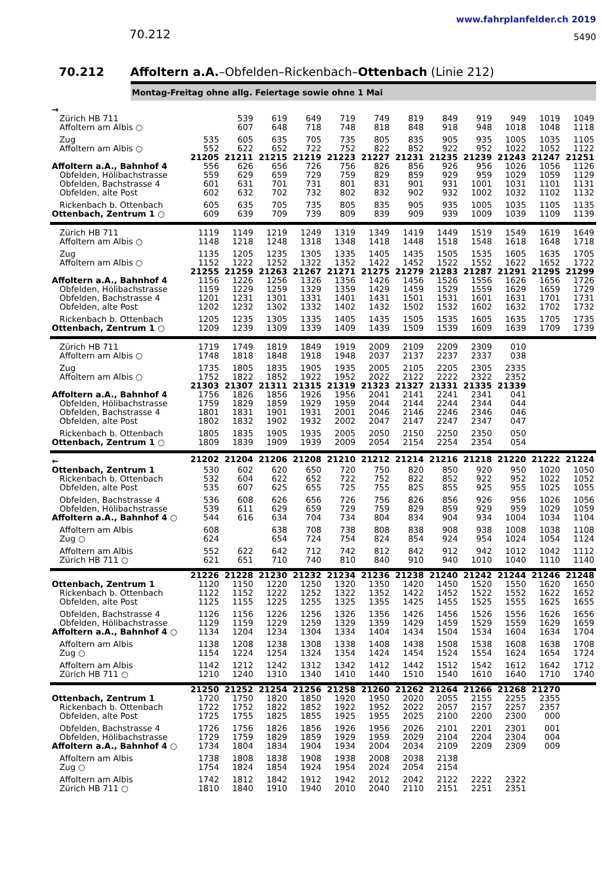70.212
www.fahrplanfelder.ch 2019
5490
70.212 Affoltern a.A.–Obfelden–Rickenbach–Ottenbach (Linie 212)
Montag-Freitag ohne allg. Feiertage sowie ohne 1 Mai
| → | | | | | | | | | | | | |
| Zürich HB 711 | | 539 | 619 | 649 | 719 | 749 | 819 | 849 | 919 | 949 | 1019 | 1049 |
| Affoltern am Albis ○ | | 607 | 648 | 718 | 748 | 818 | 848 | 918 | 948 | 1018 | 1048 | 1118 |
| Zug | 535 | 605 | 635 | 705 | 735 | 805 | 835 | 905 | 935 | 1005 | 1035 | 1105 |
| Affoltern am Albis ○ | 552 | 622 | 652 | 722 | 752 | 822 | 852 | 922 | 952 | 1022 | 1052 | 1122 |
| | 21205 | 21211 | 21215 | 21219 | 21223 | 21227 | 21231 | 21235 | 21239 | 21243 | 21247 | 21251 |
| Affoltern a.A., Bahnhof 4 | 556 | 626 | 656 | 726 | 756 | 826 | 856 | 926 | 956 | 1026 | 1056 | 1126 |
| Obfelden, Hölibachstrasse | 559 | 629 | 659 | 729 | 759 | 829 | 859 | 929 | 959 | 1029 | 1059 | 1129 |
| Obfelden, Bachstrasse 4 | 601 | 631 | 701 | 731 | 801 | 831 | 901 | 931 | 1001 | 1031 | 1101 | 1131 |
| Obfelden, alte Post | 602 | 632 | 702 | 732 | 802 | 832 | 902 | 932 | 1002 | 1032 | 1102 | 1132 |
| Rickenbach b. Ottenbach | 605 | 635 | 705 | 735 | 805 | 835 | 905 | 935 | 1005 | 1035 | 1105 | 1135 |
| Ottenbach, Zentrum 1 ○ | 609 | 639 | 709 | 739 | 809 | 839 | 909 | 939 | 1009 | 1039 | 1109 | 1139 |
| Zürich HB 711 | 1119 | 1149 | 1219 | 1249 | 1319 | 1349 | 1419 | 1449 | 1519 | 1549 | 1619 | 1649 |
| Affoltern am Albis ○ | 1148 | 1218 | 1248 | 1318 | 1348 | 1418 | 1448 | 1518 | 1548 | 1618 | 1648 | 1718 |
| Zug | 1135 | 1205 | 1235 | 1305 | 1335 | 1405 | 1435 | 1505 | 1535 | 1605 | 1635 | 1705 |
| Affoltern am Albis ○ | 1152 | 1222 | 1252 | 1322 | 1352 | 1422 | 1452 | 1522 | 1552 | 1622 | 1652 | 1722 |
| | 21255 | 21259 | 21263 | 21267 | 21271 | 21275 | 21279 | 21283 | 21287 | 21291 | 21295 | 21299 |
| Affoltern a.A., Bahnhof 4 | 1156 | 1226 | 1256 | 1326 | 1356 | 1426 | 1456 | 1526 | 1556 | 1626 | 1656 | 1726 |
| Obfelden, Hölibachstrasse | 1159 | 1229 | 1259 | 1329 | 1359 | 1429 | 1459 | 1529 | 1559 | 1629 | 1659 | 1729 |
| Obfelden, Bachstrasse 4 | 1201 | 1231 | 1301 | 1331 | 1401 | 1431 | 1501 | 1531 | 1601 | 1631 | 1701 | 1731 |
| Obfelden, alte Post | 1202 | 1232 | 1302 | 1332 | 1402 | 1432 | 1502 | 1532 | 1602 | 1632 | 1702 | 1732 |
| Rickenbach b. Ottenbach | 1205 | 1235 | 1305 | 1335 | 1405 | 1435 | 1505 | 1535 | 1605 | 1635 | 1705 | 1735 |
| Ottenbach, Zentrum 1 ○ | 1209 | 1239 | 1309 | 1339 | 1409 | 1439 | 1509 | 1539 | 1609 | 1639 | 1709 | 1739 |
| Zürich HB 711 | 1719 | 1749 | 1819 | 1849 | 1919 | 2009 | 2109 | 2209 | 2309 | 010 | | |
| Affoltern am Albis ○ | 1748 | 1818 | 1848 | 1918 | 1948 | 2037 | 2137 | 2237 | 2337 | 038 | | |
| Zug | 1735 | 1805 | 1835 | 1905 | 1935 | 2005 | 2105 | 2205 | 2305 | 2335 | | |
| Affoltern am Albis ○ | 1752 | 1822 | 1852 | 1922 | 1952 | 2022 | 2122 | 2222 | 2322 | 2352 | | |
| | 21303 | 21307 | 21311 | 21315 | 21319 | 21323 | 21327 | 21331 | 21335 | 21339 | | |
| Affoltern a.A., Bahnhof 4 | 1756 | 1826 | 1856 | 1926 | 1956 | 2041 | 2141 | 2241 | 2341 | 041 | | |
| Obfelden, Hölibachstrasse | 1759 | 1829 | 1859 | 1929 | 1959 | 2044 | 2144 | 2244 | 2344 | 044 | | |
| Obfelden, Bachstrasse 4 | 1801 | 1831 | 1901 | 1931 | 2001 | 2046 | 2146 | 2246 | 2346 | 046 | | |
| Obfelden, alte Post | 1802 | 1832 | 1902 | 1932 | 2002 | 2047 | 2147 | 2247 | 2347 | 047 | | |
| Rickenbach b. Ottenbach | 1805 | 1835 | 1905 | 1935 | 2005 | 2050 | 2150 | 2250 | 2350 | 050 | | |
| Ottenbach, Zentrum 1 ○ | 1809 | 1839 | 1909 | 1939 | 2009 | 2054 | 2154 | 2254 | 2354 | 054 | | |
| ← | 21202 | 21204 | 21206 | 21208 | 21210 | 21212 | 21214 | 21216 | 21218 | 21220 | 21222 | 21224 |
| Ottenbach, Zentrum 1 | 530 | 602 | 620 | 650 | 720 | 750 | 820 | 850 | 920 | 950 | 1020 | 1050 |
| Rickenbach b. Ottenbach | 532 | 604 | 622 | 652 | 722 | 752 | 822 | 852 | 922 | 952 | 1022 | 1052 |
| Obfelden, alte Post | 535 | 607 | 625 | 655 | 725 | 755 | 825 | 855 | 925 | 955 | 1025 | 1055 |
| Obfelden, Bachstrasse 4 | 536 | 608 | 626 | 656 | 726 | 756 | 826 | 856 | 926 | 956 | 1026 | 1056 |
| Obfelden, Hölibachstrasse | 539 | 611 | 629 | 659 | 729 | 759 | 829 | 859 | 929 | 959 | 1029 | 1059 |
| Affoltern a.A., Bahnhof 4 ○ | 544 | 616 | 634 | 704 | 734 | 804 | 834 | 904 | 934 | 1004 | 1034 | 1104 |
| Affoltern am Albis | 608 | | 638 | 708 | 738 | 808 | 838 | 908 | 938 | 1008 | 1038 | 1108 |
| Zug ○ | 624 | | 654 | 724 | 754 | 824 | 854 | 924 | 954 | 1024 | 1054 | 1124 |
| Affoltern am Albis | 552 | 622 | 642 | 712 | 742 | 812 | 842 | 912 | 942 | 1012 | 1042 | 1112 |
| Zürich HB 711 ○ | 621 | 651 | 710 | 740 | 810 | 840 | 910 | 940 | 1010 | 1040 | 1110 | 1140 |
| | 21226 | 21228 | 21230 | 21232 | 21234 | 21236 | 21238 | 21240 | 21242 | 21244 | 21246 | 21248 |
| Ottenbach, Zentrum 1 | 1120 | 1150 | 1220 | 1250 | 1320 | 1350 | 1420 | 1450 | 1520 | 1550 | 1620 | 1650 |
| Rickenbach b. Ottenbach | 1122 | 1152 | 1222 | 1252 | 1322 | 1352 | 1422 | 1452 | 1522 | 1552 | 1622 | 1652 |
| Obfelden, alte Post | 1125 | 1155 | 1225 | 1255 | 1325 | 1355 | 1425 | 1455 | 1525 | 1555 | 1625 | 1655 |
| Obfelden, Bachstrasse 4 | 1126 | 1156 | 1226 | 1256 | 1326 | 1356 | 1426 | 1456 | 1526 | 1556 | 1626 | 1656 |
| Obfelden, Hölibachstrasse | 1129 | 1159 | 1229 | 1259 | 1329 | 1359 | 1429 | 1459 | 1529 | 1559 | 1629 | 1659 |
| Affoltern a.A., Bahnhof 4 ○ | 1134 | 1204 | 1234 | 1304 | 1334 | 1404 | 1434 | 1504 | 1534 | 1604 | 1634 | 1704 |
| Affoltern am Albis | 1138 | 1208 | 1238 | 1308 | 1338 | 1408 | 1438 | 1508 | 1538 | 1608 | 1638 | 1708 |
| Zug ○ | 1154 | 1224 | 1254 | 1324 | 1354 | 1424 | 1454 | 1524 | 1554 | 1624 | 1654 | 1724 |
| Affoltern am Albis | 1142 | 1212 | 1242 | 1312 | 1342 | 1412 | 1442 | 1512 | 1542 | 1612 | 1642 | 1712 |
| Zürich HB 711 ○ | 1210 | 1240 | 1310 | 1340 | 1410 | 1440 | 1510 | 1540 | 1610 | 1640 | 1710 | 1740 |
| | 21250 | 21252 | 21254 | 21256 | 21258 | 21260 | 21262 | 21264 | 21266 | 21268 | 21270 | |
| Ottenbach, Zentrum 1 | 1720 | 1750 | 1820 | 1850 | 1920 | 1950 | 2020 | 2055 | 2155 | 2255 | 2355 | |
| Rickenbach b. Ottenbach | 1722 | 1752 | 1822 | 1852 | 1922 | 1952 | 2022 | 2057 | 2157 | 2257 | 2357 | |
| Obfelden, alte Post | 1725 | 1755 | 1825 | 1855 | 1925 | 1955 | 2025 | 2100 | 2200 | 2300 | 000 | |
| Obfelden, Bachstrasse 4 | 1726 | 1756 | 1826 | 1856 | 1926 | 1956 | 2026 | 2101 | 2201 | 2301 | 001 | |
| Obfelden, Hölibachstrasse | 1729 | 1759 | 1829 | 1859 | 1929 | 1959 | 2029 | 2104 | 2204 | 2304 | 004 | |
| Affoltern a.A., Bahnhof 4 ○ | 1734 | 1804 | 1834 | 1904 | 1934 | 2004 | 2034 | 2109 | 2209 | 2309 | 009 | |
| Affoltern am Albis | 1738 | 1808 | 1838 | 1908 | 1938 | 2008 | 2038 | 2138 | | | | |
| Zug ○ | 1754 | 1824 | 1854 | 1924 | 1954 | 2024 | 2054 | 2154 | | | | |
| Affoltern am Albis | 1742 | 1812 | 1842 | 1912 | 1942 | 2012 | 2042 | 2122 | 2222 | 2322 | | |
| Zürich HB 711 ○ | 1810 | 1840 | 1910 | 1940 | 2010 | 2040 | 2110 | 2151 | 2251 | 2351 | | |